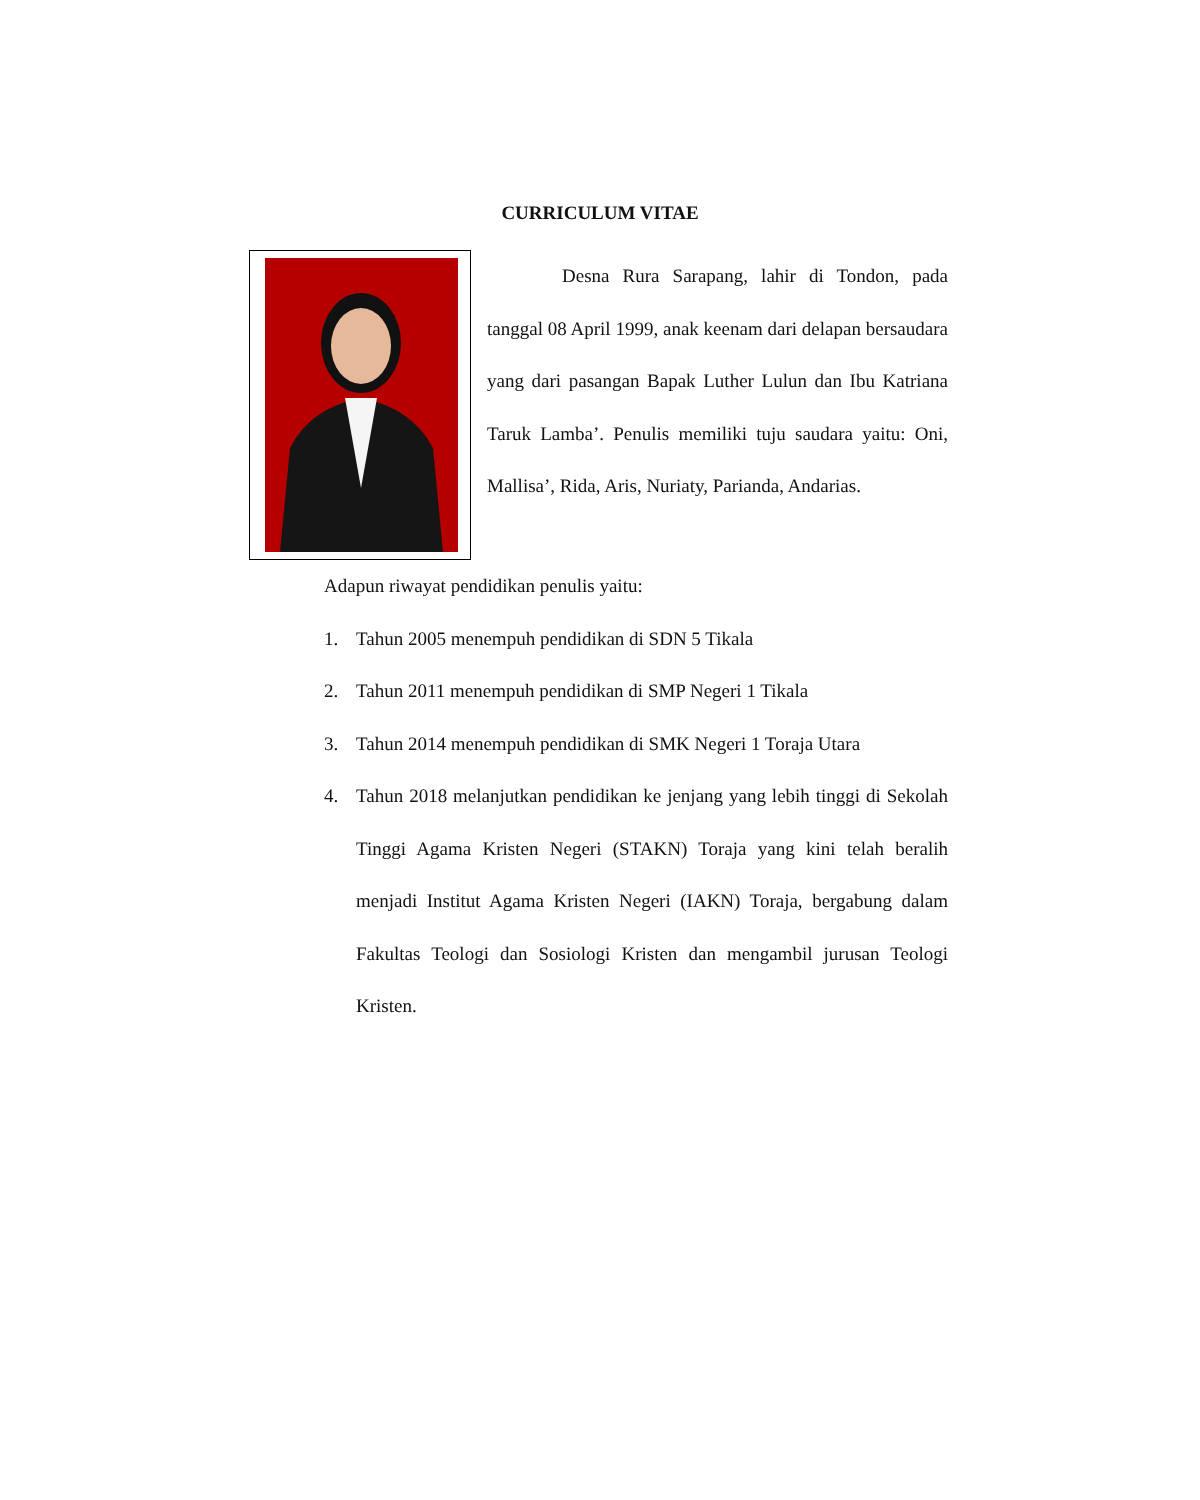CURRICULUM VITAE
Desna Rura Sarapang, lahir di Tondon, pada tanggal 08 April 1999, anak keenam dari delapan bersaudara yang dari pasangan Bapak Luther Lulun dan Ibu Katriana Taruk Lamba’. Penulis memiliki tuju saudara yaitu: Oni, Mallisa’, Rida, Aris, Nuriaty, Parianda, Andarias.
Adapun riwayat pendidikan penulis yaitu:
1. Tahun 2005 menempuh pendidikan di SDN 5 Tikala
2. Tahun 2011 menempuh pendidikan di SMP Negeri 1 Tikala
3. Tahun 2014 menempuh pendidikan di SMK Negeri 1 Toraja Utara
4. Tahun 2018 melanjutkan pendidikan ke jenjang yang lebih tinggi di Sekolah Tinggi Agama Kristen Negeri (STAKN) Toraja yang kini telah beralih menjadi Institut Agama Kristen Negeri (IAKN) Toraja, bergabung dalam Fakultas Teologi dan Sosiologi Kristen dan mengambil jurusan Teologi Kristen.